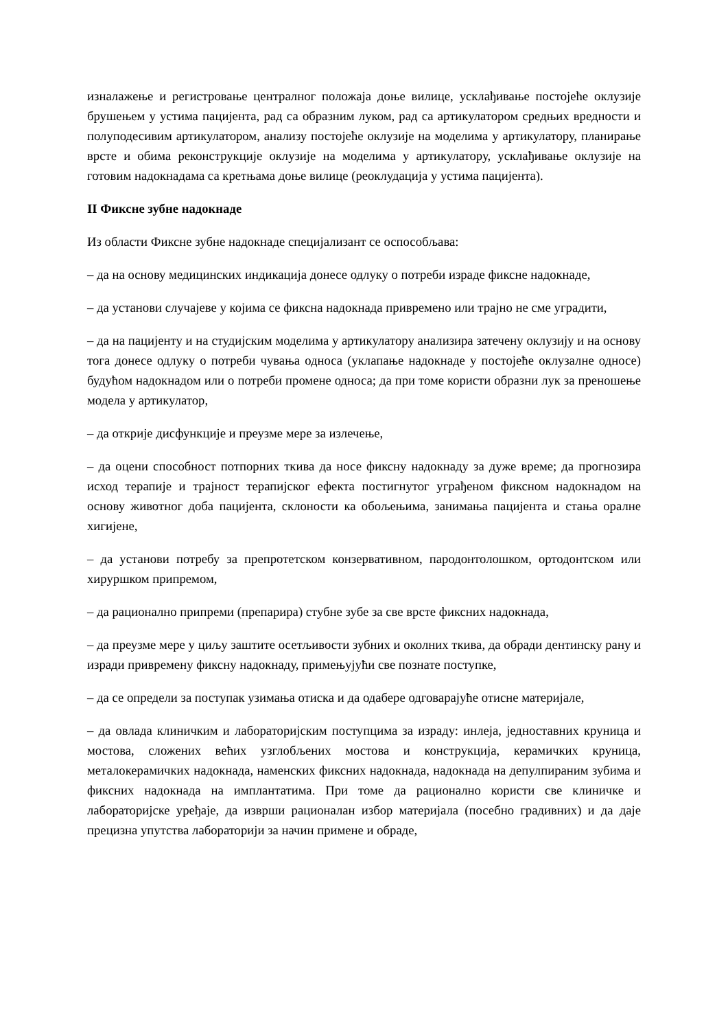изналажење и регистровање централног положаја доње вилице, усклађивање постојеће оклузије брушењем у устима пацијента, рад са образним луком, рад са артикулатором средњих вредности и полуподесивим артикулатором, анализу постојеће оклузије на моделима у артикулатору, планирање врсте и обима реконструкције оклузије на моделима у артикулатору, усклађивање оклузије на готовим надокнадама са кретњама доње вилице (реоклудација у устима пацијента).
II Фиксне зубне надокнаде
Из области Фиксне зубне надокнаде специјализант се оспособљава:
– да на основу медицинских индикација донесе одлуку о потреби израде фиксне надокнаде,
– да установи случајеве у којима се фиксна надокнада привремено или трајно не сме уградити,
– да на пацијенту и на студијским моделима у артикулатору анализира затечену оклузију и на основу тога донесе одлуку о потреби чувања односа (уклапање надокнаде у постојеће оклузалне односе) будућом надокнадом или о потреби промене односа; да при томе користи образни лук за преношење модела у артикулатор,
– да открије дисфункције и преузме мере за излечење,
– да оцени способност потпорних ткива да носе фиксну надокнаду за дуже време; да прогнозира исход терапије и трајност терапијског ефекта постигнутог уграђеном фиксном надокнадом на основу животног доба пацијента, склоности ка обољењима, занимања пацијента и стања оралне хигијене,
– да установи потребу за препротетском конзервативном, пародонтолошком, ортодонтском или хируршком припремом,
– да рационално припреми (препарира) стубне зубе за све врсте фиксних надокнада,
– да преузме мере у циљу заштите осетљивости зубних и околних ткива, да обради дентинску рану и изради привремену фиксну надокнаду, примењујући све познате поступке,
– да се определи за поступак узимања отиска и да одабере одговарајуће отисне материјале,
– да овлада клиничким и лабораторијским поступцима за израду: инлеја, једноставних круница и мостова, сложених већих узглобљених мостова и конструкција, керамичких круница, металокерамичких надокнада, наменских фиксних надокнада, надокнада на депулпираним зубима и фиксних надокнада на имплантатима. При томе да рационално користи све клиничке и лабораторијске уређаје, да изврши рационалан избор материјала (посебно градивних) и да даје прецизна упутства лабораторији за начин примене и обраде,